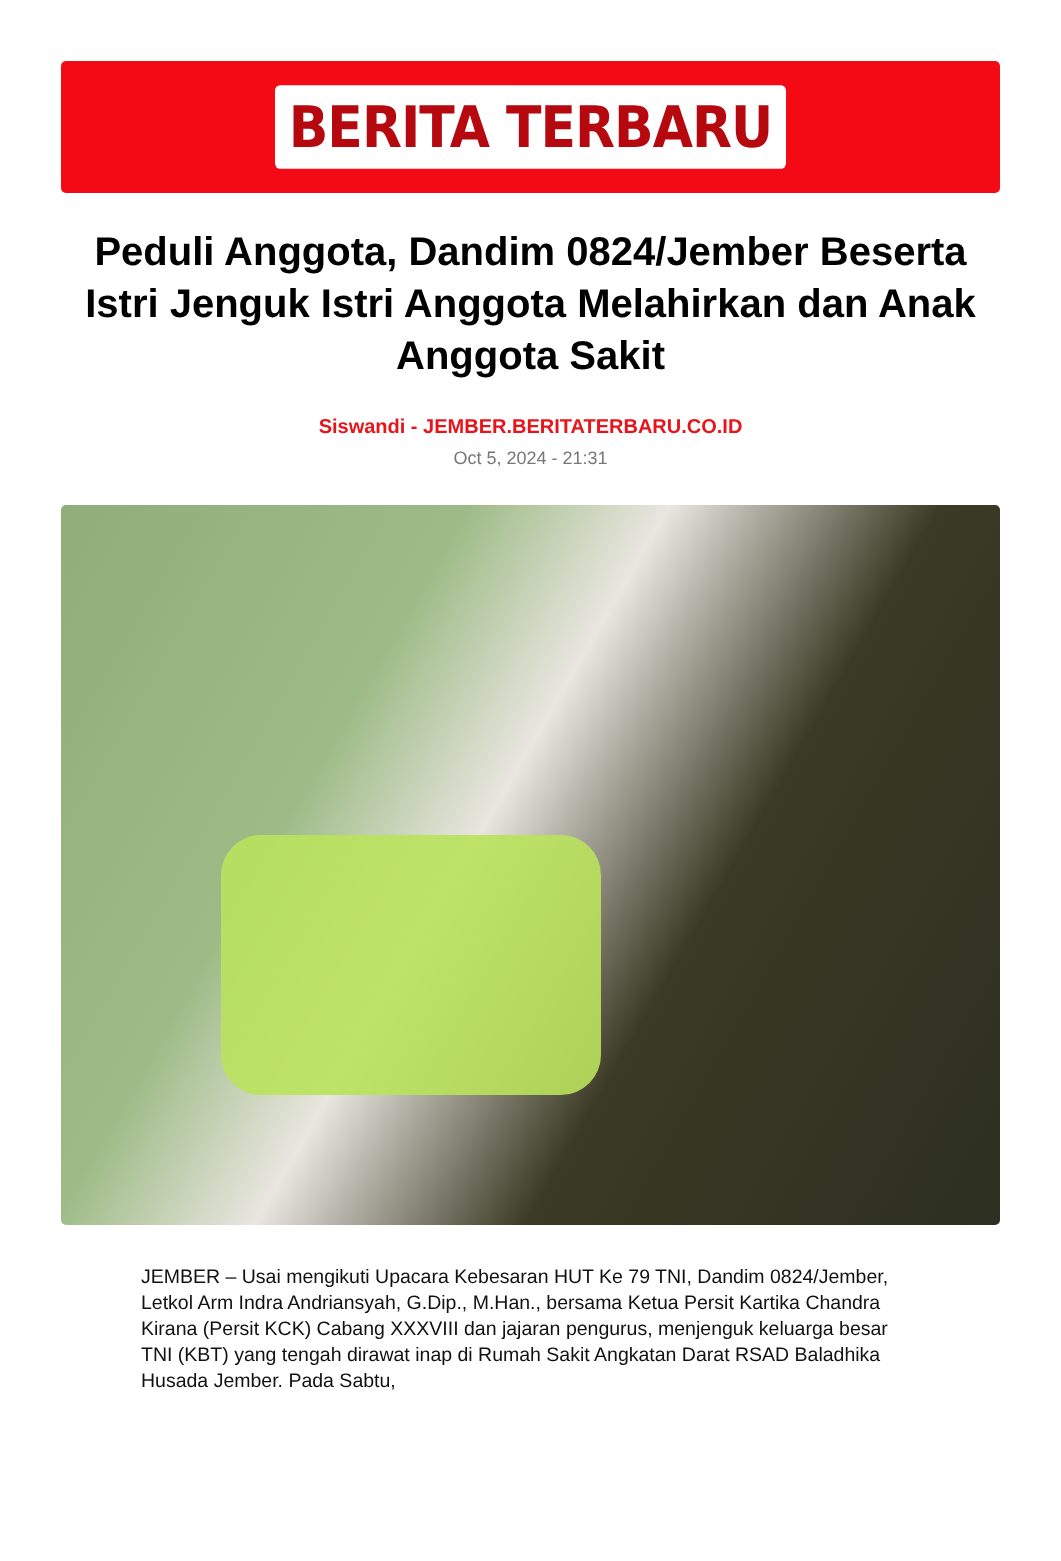BERITA TERBARU
Peduli Anggota, Dandim 0824/Jember Beserta Istri Jenguk Istri Anggota Melahirkan dan Anak Anggota Sakit
Siswandi - JEMBER.BERITATERBARU.CO.ID
Oct 5, 2024 - 21:31
JEMBER – Usai mengikuti Upacara Kebesaran HUT Ke 79 TNI, Dandim 0824/Jember, Letkol Arm Indra Andriansyah, G.Dip., M.Han., bersama Ketua Persit Kartika Chandra Kirana (Persit KCK) Cabang XXXVIII dan jajaran pengurus, menjenguk keluarga besar TNI (KBT) yang tengah dirawat inap di Rumah Sakit Angkatan Darat RSAD Baladhika Husada Jember. Pada Sabtu,